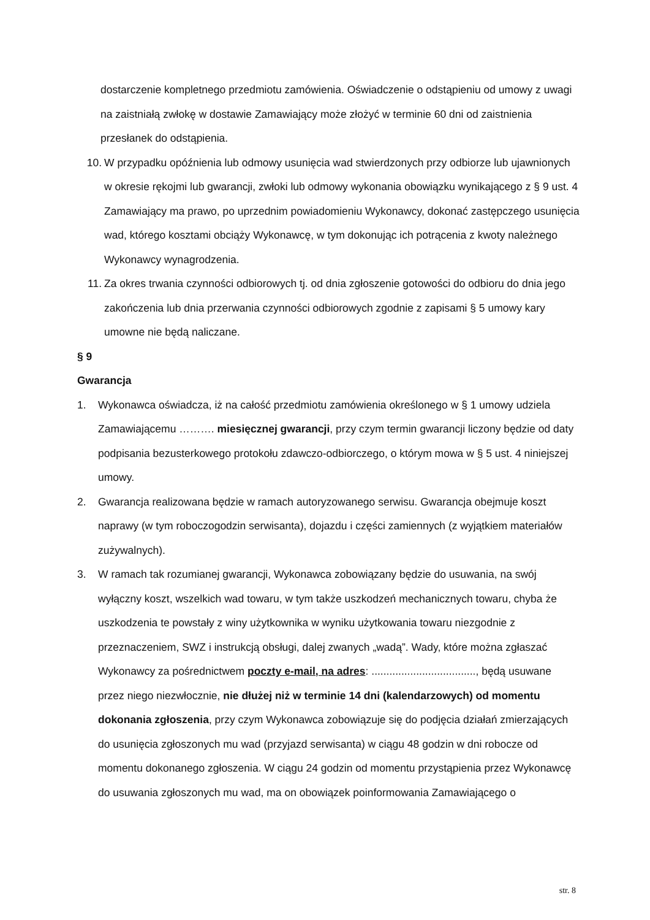dostarczenie kompletnego przedmiotu zamówienia. Oświadczenie o odstąpieniu od umowy z uwagi na zaistniałą zwłokę w dostawie Zamawiający może złożyć w terminie 60 dni od zaistnienia przesłanek do odstąpienia.
10. W przypadku opóźnienia lub odmowy usunięcia wad stwierdzonych przy odbiorze lub ujawnionych w okresie rękojmi lub gwarancji, zwłoki lub odmowy wykonania obowiązku wynikającego z § 9 ust. 4 Zamawiający ma prawo, po uprzednim powiadomieniu Wykonawcy, dokonać zastępczego usunięcia wad, którego kosztami obciąży Wykonawcę, w tym dokonując ich potrącenia z kwoty należnego Wykonawcy wynagrodzenia.
11. Za okres trwania czynności odbiorowych tj. od dnia zgłoszenie gotowości do odbioru do dnia jego zakończenia lub dnia przerwania czynności odbiorowych zgodnie z zapisami § 5 umowy kary umowne nie będą naliczane.
§ 9
Gwarancja
1. Wykonawca oświadcza, iż na całość przedmiotu zamówienia określonego w § 1 umowy udziela Zamawiającemu ………. miesięcznej gwarancji, przy czym termin gwarancji liczony będzie od daty podpisania bezusterkowego protokołu zdawczo-odbiorczego, o którym mowa w § 5 ust. 4 niniejszej umowy.
2. Gwarancja realizowana będzie w ramach autoryzowanego serwisu. Gwarancja obejmuje koszt naprawy (w tym roboczogodzin serwisanta), dojazdu i części zamiennych (z wyjątkiem materiałów zużywalnych).
3. W ramach tak rozumianej gwarancji, Wykonawca zobowiązany będzie do usuwania, na swój wyłączny koszt, wszelkich wad towaru, w tym także uszkodzeń mechanicznych towaru, chyba że uszkodzenia te powstały z winy użytkownika w wyniku użytkowania towaru niezgodnie z przeznaczeniem, SWZ i instrukcją obsługi, dalej zwanych „wadą”. Wady, które można zgłaszać Wykonawcy za pośrednictwem poczty e-mail, na adres: ..................................., będą usuwane przez niego niezwłocznie, nie dłużej niż w terminie 14 dni (kalendarzowych) od momentu dokonania zgłoszenia, przy czym Wykonawca zobowiązuje się do podjęcia działań zmierzających do usunięcia zgłoszonych mu wad (przyjazd serwisanta) w ciągu 48 godzin w dni robocze od momentu dokonanego zgłoszenia. W ciągu 24 godzin od momentu przystąpienia przez Wykonawcę do usuwania zgłoszonych mu wad, ma on obowiązek poinformowania Zamawiającego o
str. 8